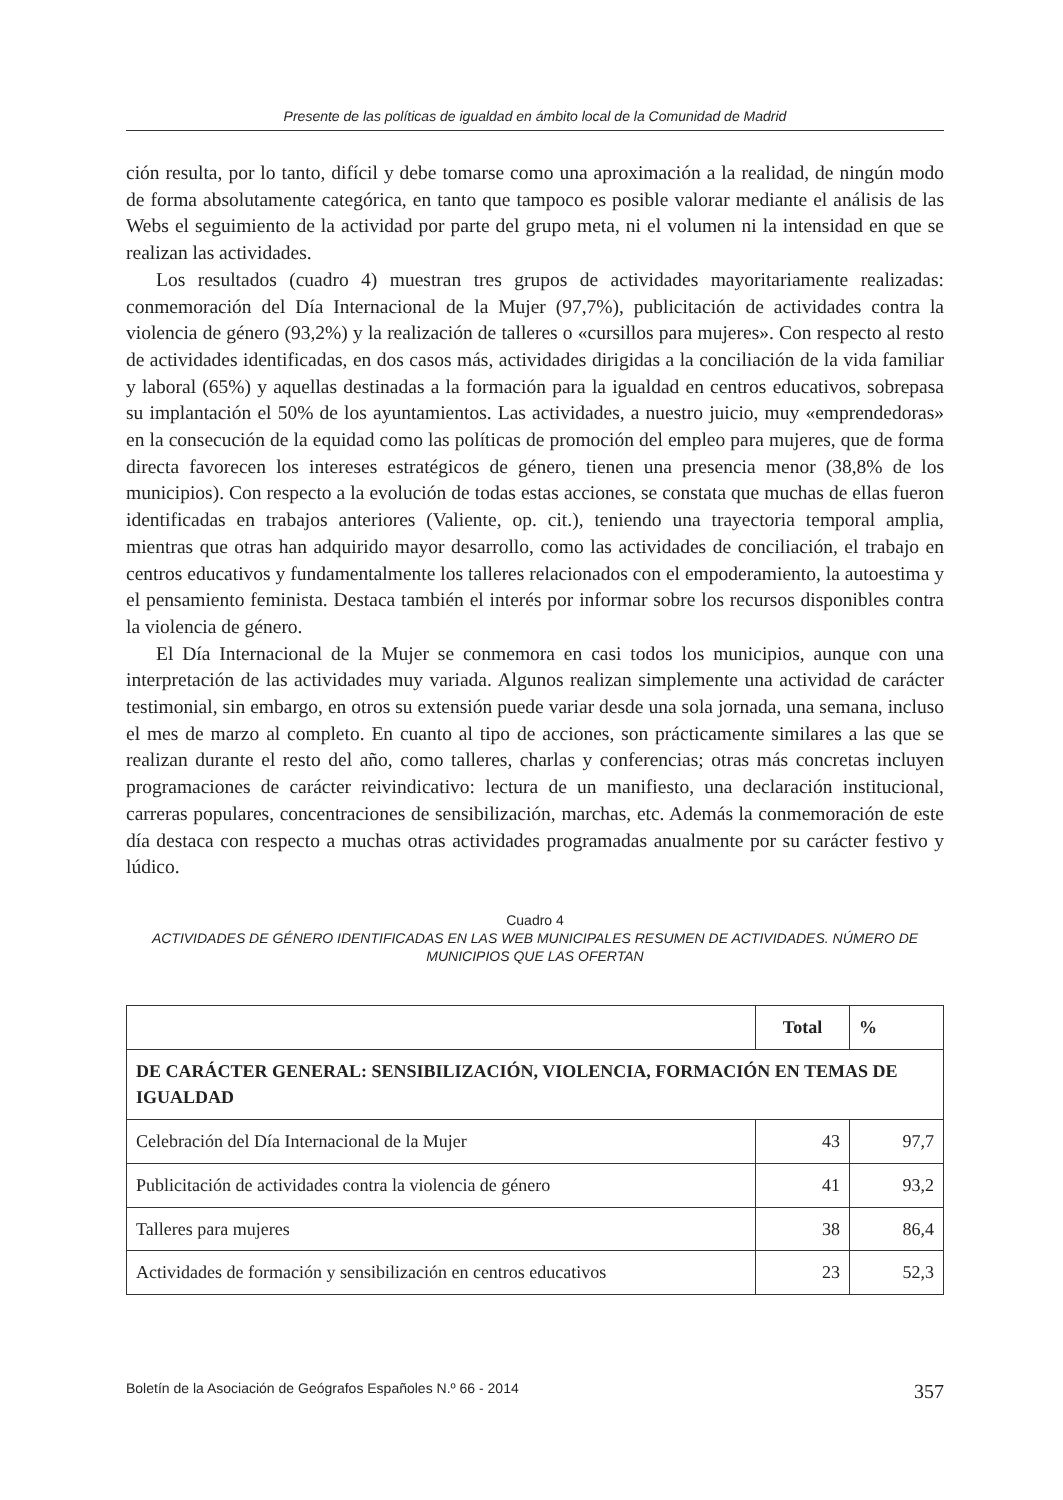Presente de las políticas de igualdad en ámbito local de la Comunidad de Madrid
ción resulta, por lo tanto, difícil y debe tomarse como una aproximación a la realidad, de ningún modo de forma absolutamente categórica, en tanto que tampoco es posible valorar mediante el análisis de las Webs el seguimiento de la actividad por parte del grupo meta, ni el volumen ni la intensidad en que se realizan las actividades.
Los resultados (cuadro 4) muestran tres grupos de actividades mayoritariamente realizadas: conmemoración del Día Internacional de la Mujer (97,7%), publicitación de actividades contra la violencia de género (93,2%) y la realización de talleres o «cursillos para mujeres». Con respecto al resto de actividades identificadas, en dos casos más, actividades dirigidas a la conciliación de la vida familiar y laboral (65%) y aquellas destinadas a la formación para la igualdad en centros educativos, sobrepasa su implantación el 50% de los ayuntamientos. Las actividades, a nuestro juicio, muy «emprendedoras» en la consecución de la equidad como las políticas de promoción del empleo para mujeres, que de forma directa favorecen los intereses estratégicos de género, tienen una presencia menor (38,8% de los municipios). Con respecto a la evolución de todas estas acciones, se constata que muchas de ellas fueron identificadas en trabajos anteriores (Valiente, op. cit.), teniendo una trayectoria temporal amplia, mientras que otras han adquirido mayor desarrollo, como las actividades de conciliación, el trabajo en centros educativos y fundamentalmente los talleres relacionados con el empoderamiento, la autoestima y el pensamiento feminista. Destaca también el interés por informar sobre los recursos disponibles contra la violencia de género.
El Día Internacional de la Mujer se conmemora en casi todos los municipios, aunque con una interpretación de las actividades muy variada. Algunos realizan simplemente una actividad de carácter testimonial, sin embargo, en otros su extensión puede variar desde una sola jornada, una semana, incluso el mes de marzo al completo. En cuanto al tipo de acciones, son prácticamente similares a las que se realizan durante el resto del año, como talleres, charlas y conferencias; otras más concretas incluyen programaciones de carácter reivindicativo: lectura de un manifiesto, una declaración institucional, carreras populares, concentraciones de sensibilización, marchas, etc. Además la conmemoración de este día destaca con respecto a muchas otras actividades programadas anualmente por su carácter festivo y lúdico.
Cuadro 4
ACTIVIDADES DE GÉNERO IDENTIFICADAS EN LAS WEB MUNICIPALES RESUMEN DE ACTIVIDADES. NÚMERO DE MUNICIPIOS QUE LAS OFERTAN
| | Total | % |
| --- | --- | --- |
| DE CARÁCTER GENERAL: SENSIBILIZACIÓN, VIOLENCIA, FORMACIÓN EN TEMAS DE IGUALDAD | | |
| Celebración del Día Internacional de la Mujer | 43 | 97,7 |
| Publicitación de actividades contra la violencia de género | 41 | 93,2 |
| Talleres para mujeres | 38 | 86,4 |
| Actividades de formación y sensibilización en centros educativos | 23 | 52,3 |
Boletín de la Asociación de Geógrafos Españoles N.º 66 - 2014 357